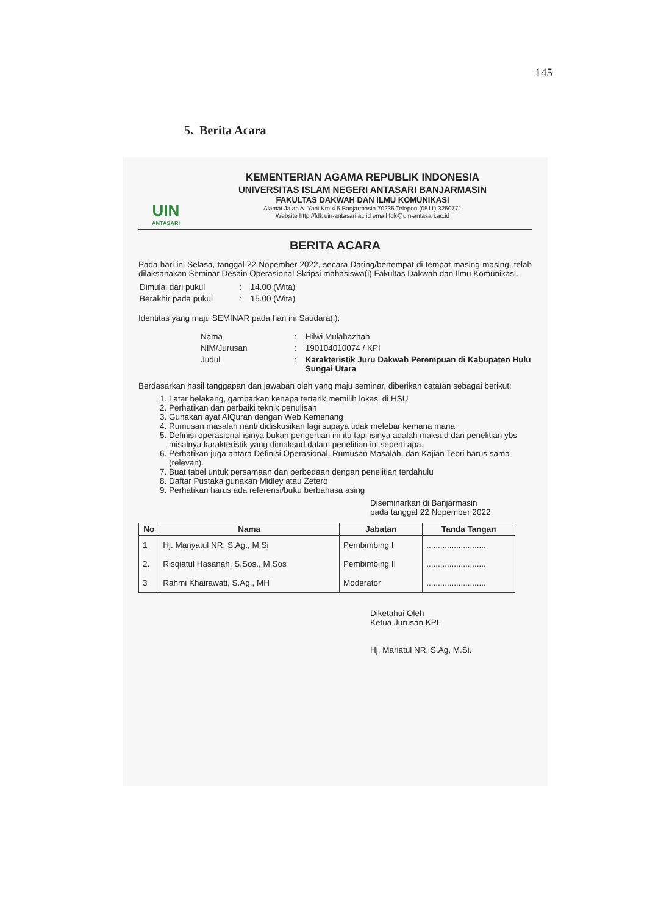145
5. Berita Acara
UIN
ANTASARI
KEMENTERIAN AGAMA REPUBLIK INDONESIA
UNIVERSITAS ISLAM NEGERI ANTASARI BANJARMASIN
FAKULTAS DAKWAH DAN ILMU KOMUNIKASI
Alamat Jalan A. Yani Km 4.5 Banjarmasin 70235 Telepon (0511) 3250771
Website http //fdk uin-antasari ac id email fdk@uin-antasari.ac.id
BERITA ACARA
Pada hari ini Selasa, tanggal 22 Nopember 2022, secara Daring/bertempat di tempat masing-masing, telah dilaksanakan Seminar Desain Operasional Skripsi mahasiswa(i) Fakultas Dakwah dan Ilmu Komunikasi.
| Dimulai dari pukul | : | 14.00 (Wita) |
| Berakhir pada pukul | : | 15.00 (Wita) |
Identitas yang maju SEMINAR pada hari ini Saudara(i):
| Nama | : | Hilwi Mulahazhah |
| NIM/Jurusan | : | 190104010074 / KPI |
| Judul | : | Karakteristik Juru Dakwah Perempuan di Kabupaten Hulu Sungai Utara |
Berdasarkan hasil tanggapan dan jawaban oleh yang maju seminar, diberikan catatan sebagai berikut:
1. Latar belakang, gambarkan kenapa tertarik memilih lokasi di HSU
2. Perhatikan dan perbaiki teknik penulisan
3. Gunakan ayat AlQuran dengan Web Kemenang
4. Rumusan masalah nanti didiskusikan lagi supaya tidak melebar kemana mana
5. Definisi operasional isinya bukan pengertian ini itu tapi isinya adalah maksud dari penelitian ybs misalnya karakteristik yang dimaksud dalam penelitian ini seperti apa.
6. Perhatikan juga antara Definisi Operasional, Rumusan Masalah, dan Kajian Teori harus sama (relevan).
7. Buat tabel untuk persamaan dan perbedaan dengan penelitian terdahulu
8. Daftar Pustaka gunakan Midley atau Zetero
9. Perhatikan harus ada referensi/buku berbahasa asing
Diseminarkan di Banjarmasin
pada tanggal 22 Nopember 2022
| No | Nama | Jabatan | Tanda Tangan |
| --- | --- | --- | --- |
| 1 | Hj. Mariyatul NR, S.Ag., M.Si | Pembimbing I | .......................... |
| 2. | Risqiatul Hasanah, S.Sos., M.Sos | Pembimbing II | .......................... |
| 3 | Rahmi Khairawati, S.Ag., MH | Moderator | .......................... |
Diketahui Oleh
Ketua Jurusan KPI,
Hj. Mariatul NR, S.Ag, M.Si.